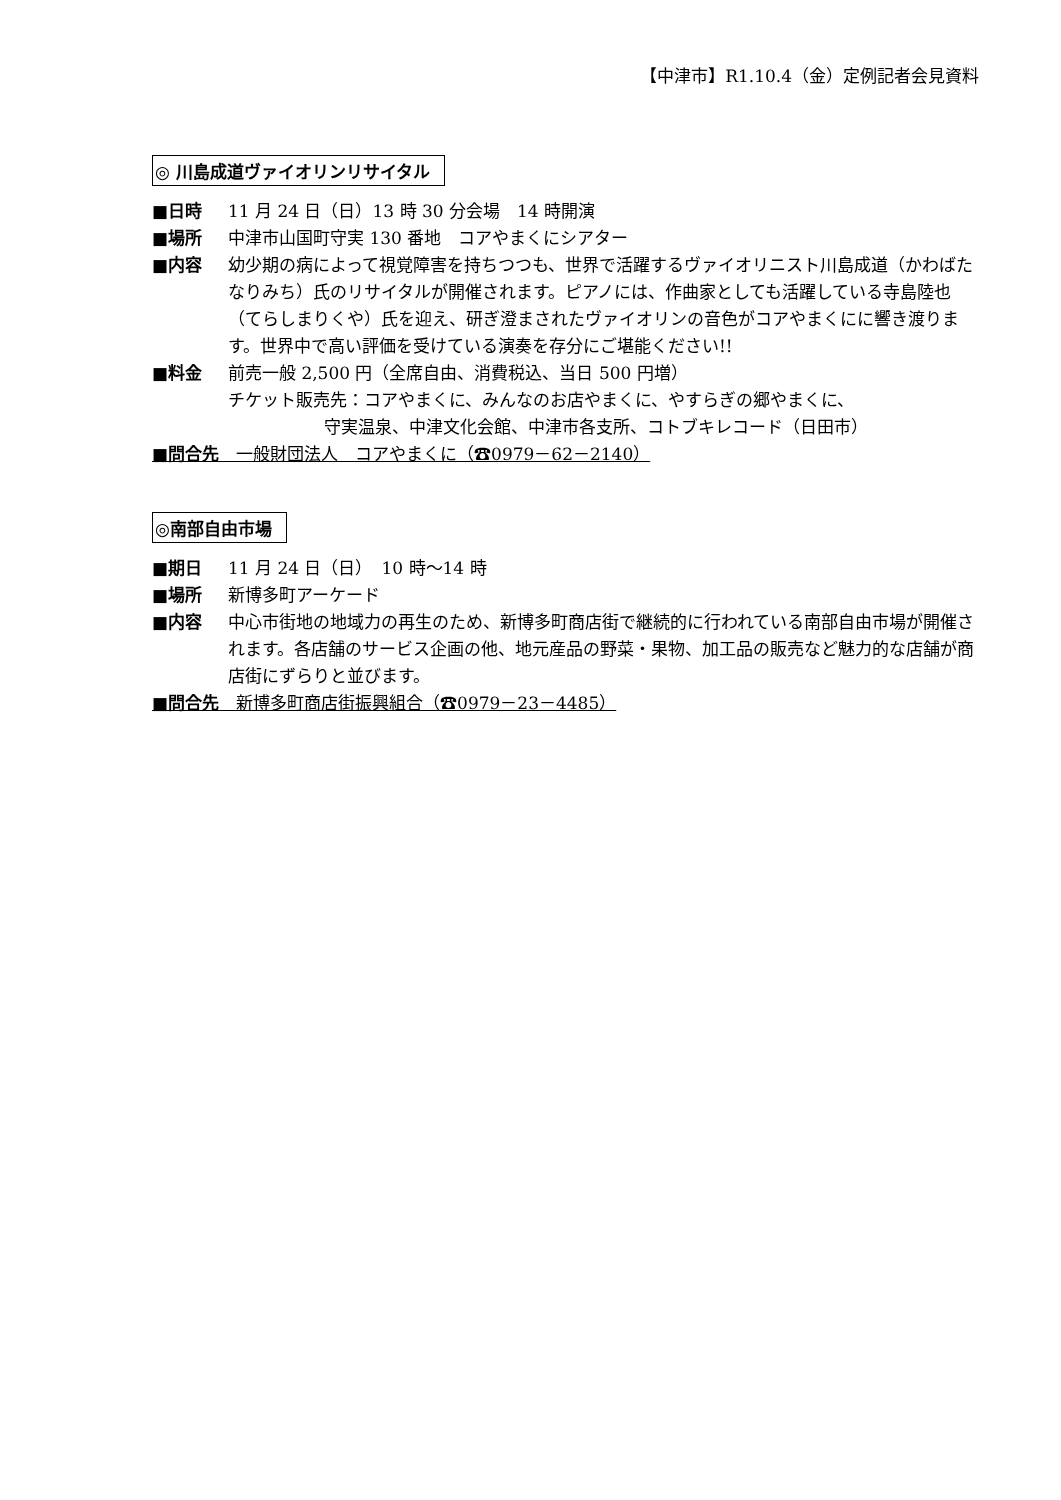【中津市】R1.10.4（金）定例記者会見資料
◎ 川島成道ヴァイオリンリサイタル
■日時 11 月 24 日（日）13 時 30 分会場　14 時開演
■場所 中津市山国町守実 130 番地　コアやまくにシアター
■内容 幼少期の病によって視覚障害を持ちつつも、世界で活躍するヴァイオリニスト川島成道（かわばたなりみち）氏のリサイタルが開催されます。ピアノには、作曲家としても活躍している寺島陸也（てらしまりくや）氏を迎え、研ぎ澄まされたヴァイオリンの音色がコアやまくにに響き渡ります。世界中で高い評価を受けている演奏を存分にご堪能ください!!
■料金 前売一般 2,500 円（全席自由、消費税込、当日 500 円増）
チケット販売先：コアやまくに、みんなのお店やまくに、やすらぎの郷やまくに、
守実温泉、中津文化会館、中津市各支所、コトブキレコード（日田市）
■問合先　一般財団法人　コアやまくに（☎0979－62－2140）
◎南部自由市場
■期日 11 月 24 日（日）　10 時～14 時
■場所 新博多町アーケード
■内容 中心市街地の地域力の再生のため、新博多町商店街で継続的に行われている南部自由市場が開催されます。各店舗のサービス企画の他、地元産品の野菜・果物、加工品の販売など魅力的な店舗が商店街にずらりと並びます。
■問合先　新博多町商店街振興組合（☎0979－23－4485）